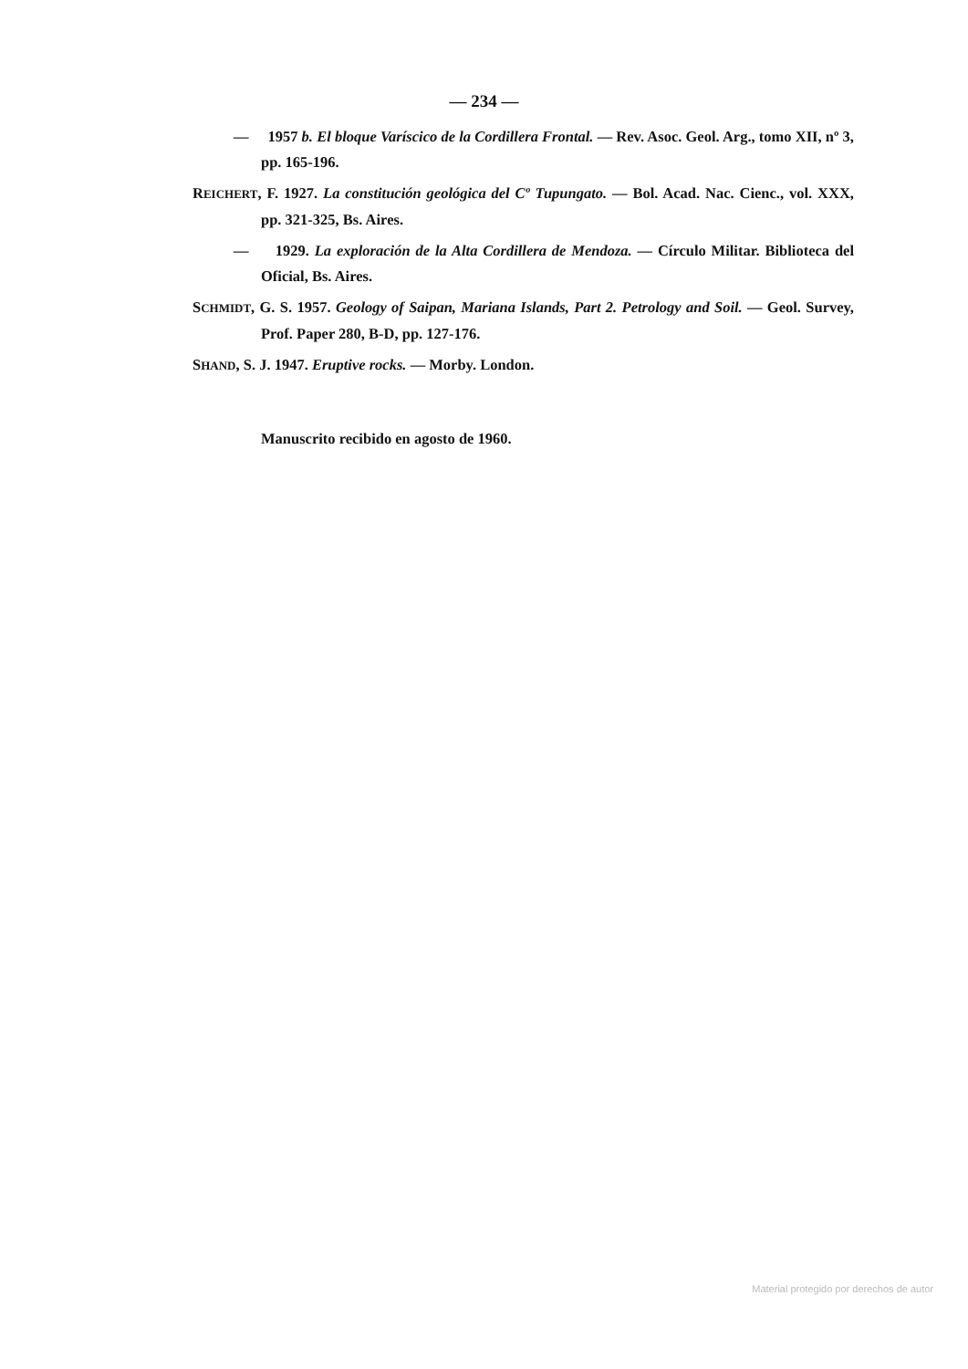— 234 —
— 1957 b. El bloque Varíscico de la Cordillera Frontal. — Rev. Asoc. Geol. Arg., tomo XII, nº 3, pp. 165-196.
REICHERT, F. 1927. La constitución geológica del Cº Tupungato. — Bol. Acad. Nac. Cienc., vol. XXX, pp. 321-325, Bs. Aires.
— 1929. La exploración de la Alta Cordillera de Mendoza. — Círculo Militar. Biblioteca del Oficial, Bs. Aires.
SCHMIDT, G. S. 1957. Geology of Saipan, Mariana Islands, Part 2. Petrology and Soil. — Geol. Survey, Prof. Paper 280, B-D, pp. 127-176.
SHAND, S. J. 1947. Eruptive rocks. — Morby. London.
Manuscrito recibido en agosto de 1960.
Material protegido por derechos de autor